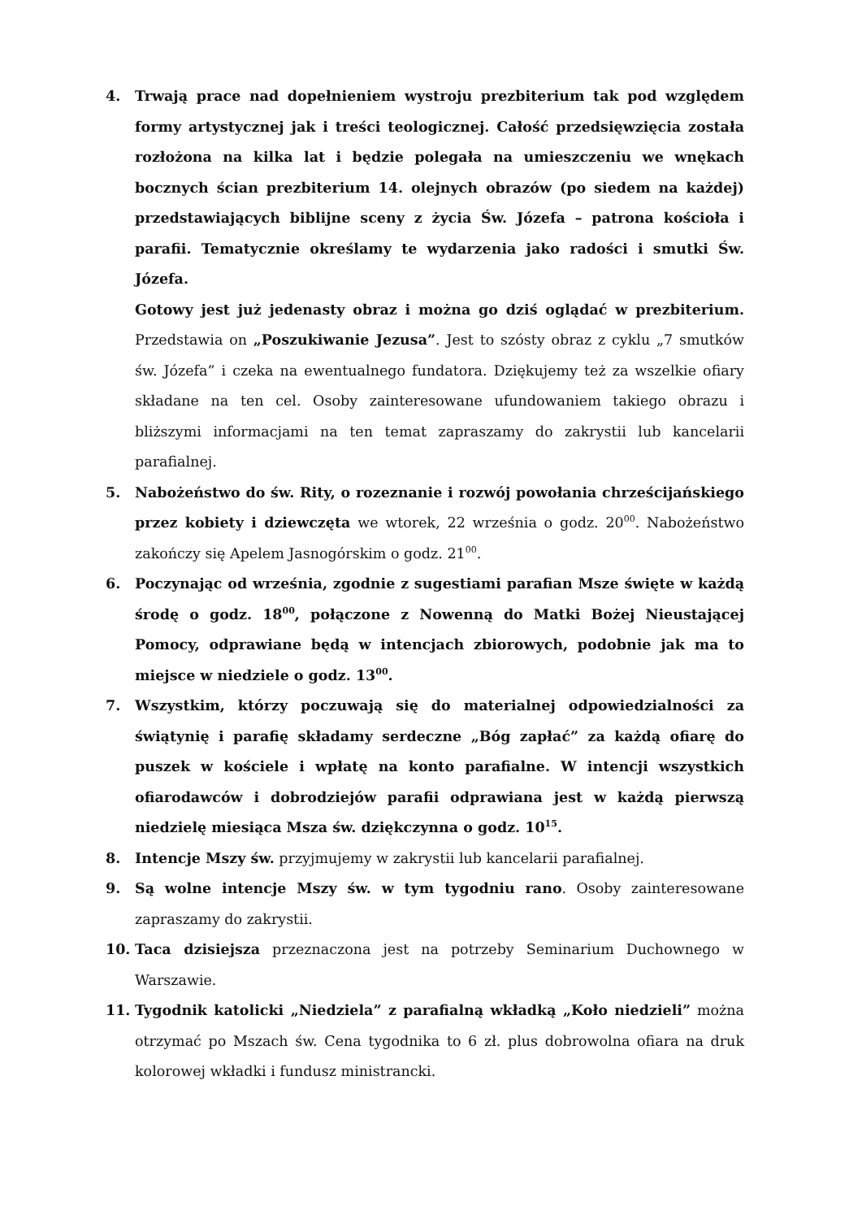4. Trwają prace nad dopełnieniem wystroju prezbiterium tak pod względem formy artystycznej jak i treści teologicznej. Całość przedsięwzięcia została rozłożona na kilka lat i będzie polegała na umieszczeniu we wnękach bocznych ścian prezbiterium 14. olejnych obrazów (po siedem na każdej) przedstawiających biblijne sceny z życia Św. Józefa – patrona kościoła i parafii. Tematycznie określamy te wydarzenia jako radości i smutki Św. Józefa.
Gotowy jest już jedenasty obraz i można go dziś oglądać w prezbiterium. Przedstawia on „Poszukiwanie Jezusa”. Jest to szósty obraz z cyklu „7 smutków św. Józefa” i czeka na ewentualnego fundatora. Dziękujemy też za wszelkie ofiary składane na ten cel. Osoby zainteresowane ufundowaniem takiego obrazu i bliższymi informacjami na ten temat zapraszamy do zakrystii lub kancelarii parafialnej.
5. Nabożeństwo do św. Rity, o rozeznanie i rozwój powołania chrześcijańskiego przez kobiety i dziewczęta we wtorek, 22 września o godz. 20<sup>00</sup>. Nabożeństwo zakończy się Apelem Jasnogórskim o godz. 21<sup>00</sup>.
6. Poczynając od września, zgodnie z sugestiami parafian Msze święte w każdą środę o godz. 18<sup>00</sup>, połączone z Nowenną do Matki Bożej Nieustającej Pomocy, odprawiane będą w intencjach zbiorowych, podobnie jak ma to miejsce w niedziele o godz. 13<sup>00</sup>.
7. Wszystkim, którzy poczuwają się do materialnej odpowiedzialności za świątynię i parafię składamy serdeczne „Bóg zapłać” za każdą ofiarę do puszek w kościele i wpłatę na konto parafialne. W intencji wszystkich ofiarodawców i dobrodziejów parafii odprawiana jest w każdą pierwszą niedzielę miesiąca Msza św. dziękczynna o godz. 10<sup>15</sup>.
8. Intencje Mszy św. przyjmujemy w zakrystii lub kancelarii parafialnej.
9. Są wolne intencje Mszy św. w tym tygodniu rano. Osoby zainteresowane zapraszamy do zakrystii.
10. Taca dzisiejsza przeznaczona jest na potrzeby Seminarium Duchownego w Warszawie.
11. Tygodnik katolicki „Niedziela” z parafialną wkładką „Koło niedzieli” można otrzymać po Mszach św. Cena tygodnika to 6 zł. plus dobrowolna ofiara na druk kolorowej wkładki i fundusz ministrancki.